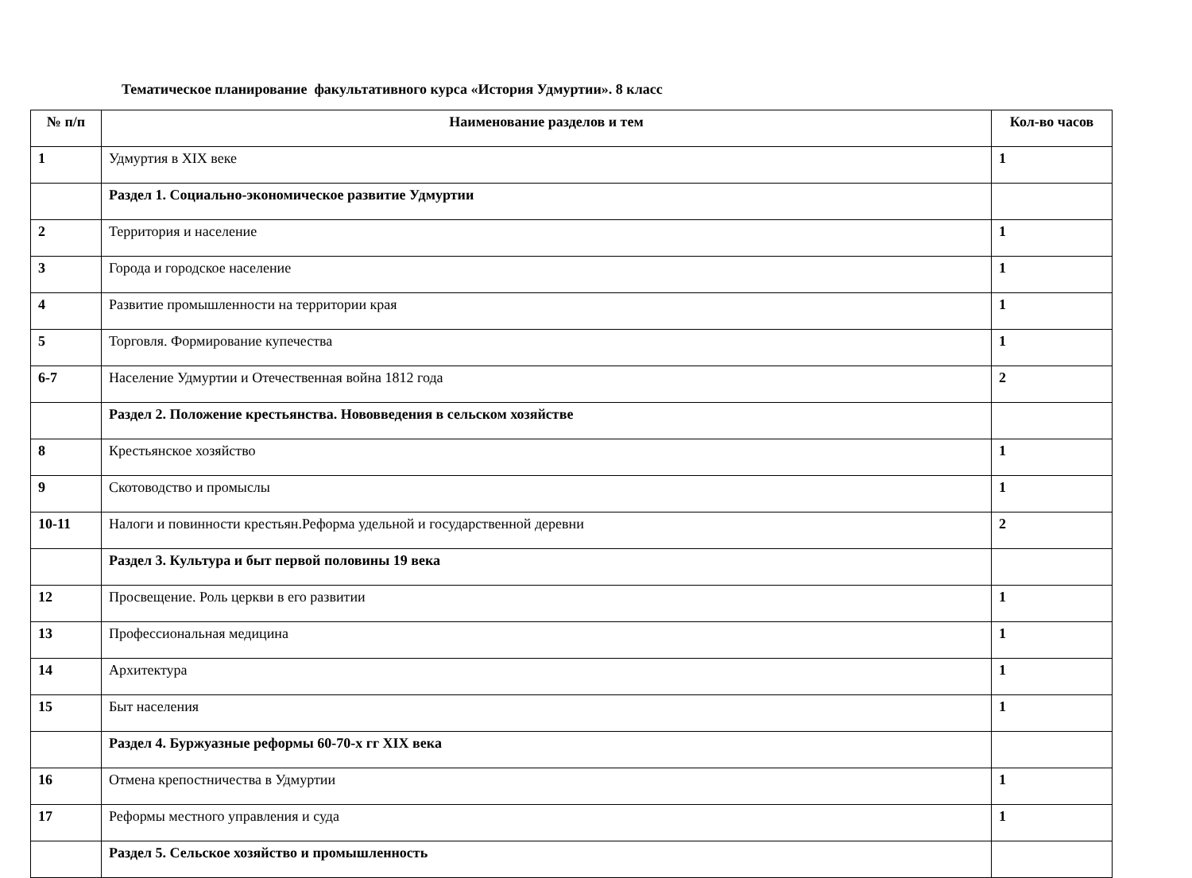Тематическое планирование факультативного курса «История Удмуртии». 8 класс
| № п/п | Наименование разделов и тем | Кол-во часов |
| --- | --- | --- |
| 1 | Удмуртия в XIX веке | 1 |
| | Раздел 1. Социально-экономическое развитие Удмуртии | |
| 2 | Территория и население | 1 |
| 3 | Города и городское население | 1 |
| 4 | Развитие промышленности на территории края | 1 |
| 5 | Торговля. Формирование купечества | 1 |
| 6-7 | Население Удмуртии и Отечественная война 1812 года | 2 |
| | Раздел 2. Положение крестьянства. Нововведения в сельском хозяйстве | |
| 8 | Крестьянское хозяйство | 1 |
| 9 | Скотоводство и промыслы | 1 |
| 10-11 | Налоги и повинности крестьян.Реформа удельной и государственной деревни | 2 |
| | Раздел 3. Культура и быт первой половины 19 века | |
| 12 | Просвещение. Роль церкви в его развитии | 1 |
| 13 | Профессиональная медицина | 1 |
| 14 | Архитектура | 1 |
| 15 | Быт населения | 1 |
| | Раздел 4. Буржуазные реформы 60-70-х гг XIX века | |
| 16 | Отмена крепостничества в Удмуртии | 1 |
| 17 | Реформы местного управления и суда | 1 |
| | Раздел 5. Сельское хозяйство и промышленность | |